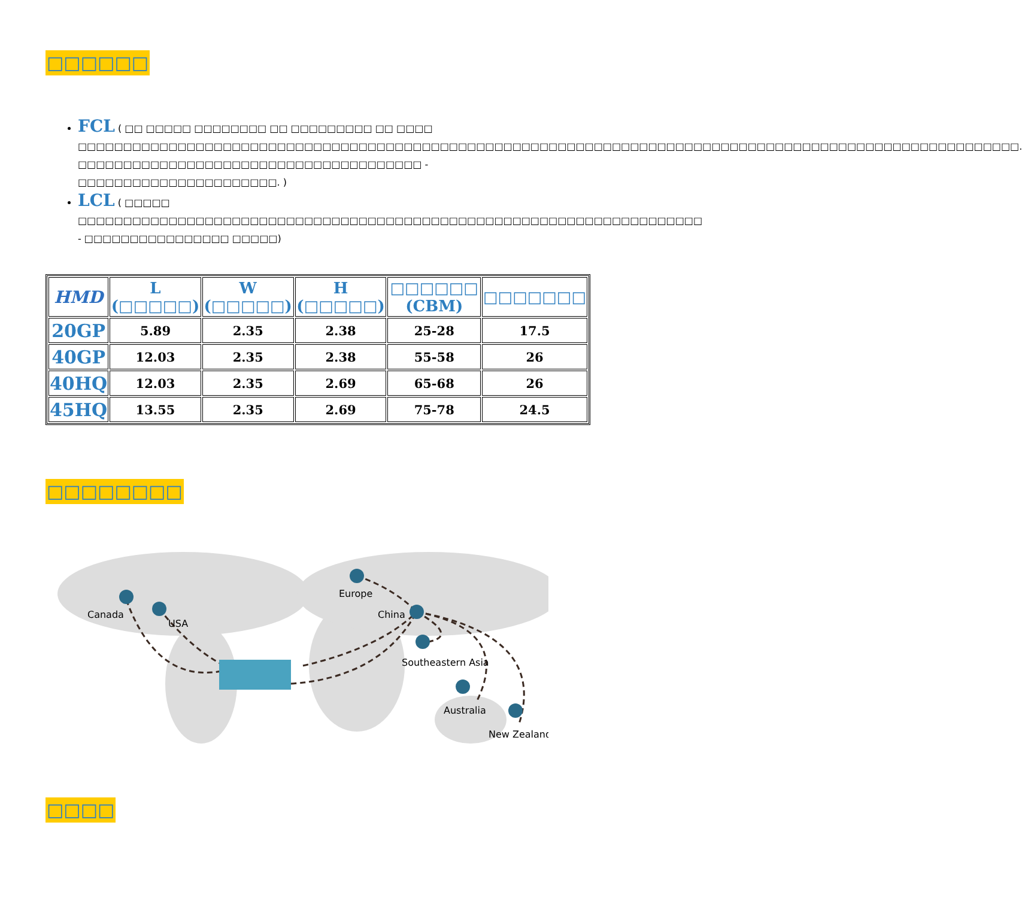□□□□□□
FCL ( □□ □□□□□ □□□□□□□□ □□ □□□□□□□□□ □□ □□□□ □□□□□□□□□□□□□□□□□□□□□□□□□□□□□□□□□□□□□□□□□□□□□□□□□□□□□□□□□□□□□□□□□□□□□□□□□□□□□□□□□□□□□□□□□□□□□□□□□□□□□□□□. □□□□□□□□□□□□□□□□□□□□□□□□□□□□□□□□□□□□□□ - □□□□□□□□□□□□□□□□□□□□□□. )
LCL ( □□□□□ □□□□□□□□□□□□□□□□□□□□□□□□□□□□□□□□□□□□□□□□□□□□□□□□□□□□□□□□□□□□□□□□□□□□□ - □□□□□□□□□□□□□□□□ □□□□□)
| HMD | L (□□□□□) | W (□□□□□) | H (□□□□□) | □□□□□□ (CBM) | □□□□□□□ |
| --- | --- | --- | --- | --- | --- |
| 20GP | 5.89 | 2.35 | 2.38 | 25-28 | 17.5 |
| 40GP | 12.03 | 2.35 | 2.38 | 55-58 | 26 |
| 40HQ | 12.03 | 2.35 | 2.69 | 65-68 | 26 |
| 45HQ | 13.55 | 2.35 | 2.69 | 75-78 | 24.5 |
□□□□□□□□
Canada
USA
Europe
China
Southeastern Asia
Australia
New Zealand
□□□□